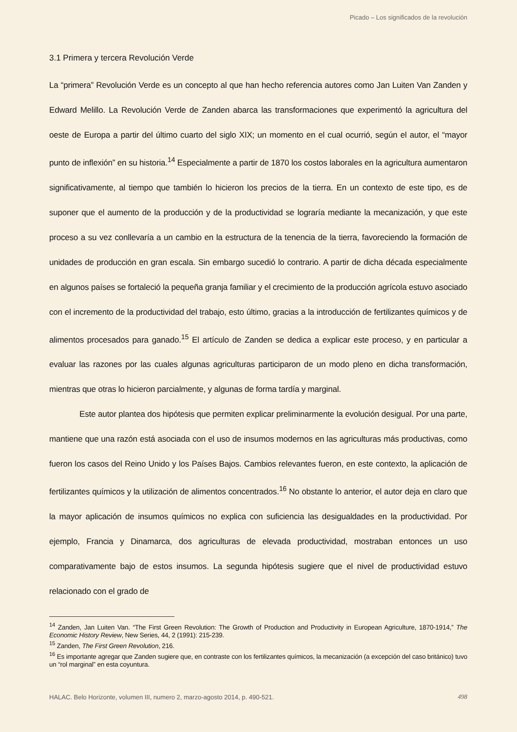Picado – Los significados de la revolución
3.1 Primera y tercera Revolución Verde
La “primera” Revolución Verde es un concepto al que han hecho referencia autores como Jan Luiten Van Zanden y Edward Melillo. La Revolución Verde de Zanden abarca las transformaciones que experimentó la agricultura del oeste de Europa a partir del último cuarto del siglo XIX; un momento en el cual ocurrió, según el autor, el “mayor punto de inflexión” en su historia.<sup>14</sup> Especialmente a partir de 1870 los costos laborales en la agricultura aumentaron significativamente, al tiempo que también lo hicieron los precios de la tierra. En un contexto de este tipo, es de suponer que el aumento de la producción y de la productividad se lograría mediante la mecanización, y que este proceso a su vez conllevaría a un cambio en la estructura de la tenencia de la tierra, favoreciendo la formación de unidades de producción en gran escala. Sin embargo sucedió lo contrario. A partir de dicha década especialmente en algunos países se fortaleció la pequeña granja familiar y el crecimiento de la producción agrícola estuvo asociado con el incremento de la productividad del trabajo, esto último, gracias a la introducción de fertilizantes químicos y de alimentos procesados para ganado.<sup>15</sup> El artículo de Zanden se dedica a explicar este proceso, y en particular a evaluar las razones por las cuales algunas agriculturas participaron de un modo pleno en dicha transformación, mientras que otras lo hicieron parcialmente, y algunas de forma tardía y marginal.
Este autor plantea dos hipótesis que permiten explicar preliminarmente la evolución desigual. Por una parte, mantiene que una razón está asociada con el uso de insumos modernos en las agriculturas más productivas, como fueron los casos del Reino Unido y los Países Bajos. Cambios relevantes fueron, en este contexto, la aplicación de fertilizantes químicos y la utilización de alimentos concentrados.<sup>16</sup> No obstante lo anterior, el autor deja en claro que la mayor aplicación de insumos químicos no explica con suficiencia las desigualdades en la productividad. Por ejemplo, Francia y Dinamarca, dos agriculturas de elevada productividad, mostraban entonces un uso comparativamente bajo de estos insumos. La segunda hipótesis sugiere que el nivel de productividad estuvo relacionado con el grado de
<sup>14</sup> Zanden, Jan Luiten Van. “The First Green Revolution: The Growth of Production and Productivity in European Agriculture, 1870-1914,” The Economic History Review, New Series, 44, 2 (1991): 215-239.
<sup>15</sup> Zanden, The First Green Revolution, 216.
<sup>16</sup> Es importante agregar que Zanden sugiere que, en contraste con los fertilizantes químicos, la mecanización (a excepción del caso británico) tuvo un “rol marginal” en esta coyuntura.
HALAC. Belo Horizonte, volumen III, numero 2, marzo-agosto 2014, p. 490-521. 498